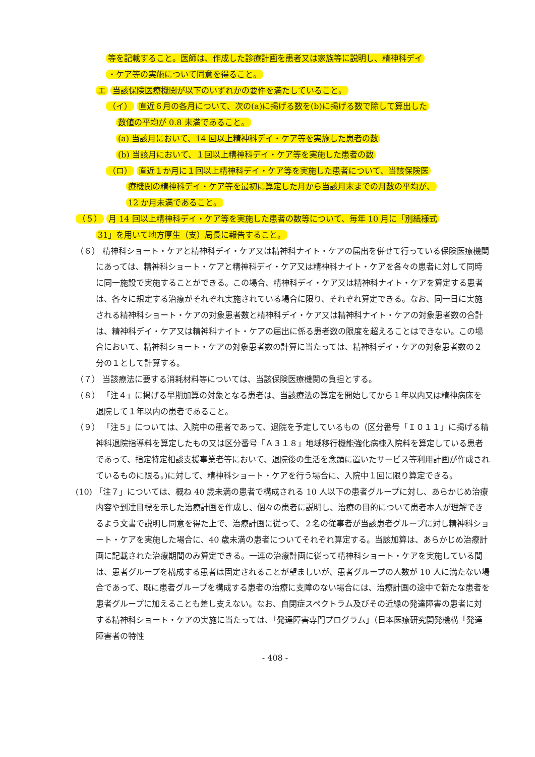等を記載すること。医師は、作成した診療計画を患者又は家族等に説明し、精神科デイ
・ケア等の実施について同意を得ること。
エ 当該保険医療機関が以下のいずれかの要件を満たしていること。
（イ） 直近６月の各月について、次の(a)に掲げる数を(b)に掲げる数で除して算出した
数値の平均が 0.8 未満であること。
(a) 当該月において、14 回以上精神科デイ・ケア等を実施した患者の数
(b) 当該月において、１回以上精神科デイ・ケア等を実施した患者の数
（ロ） 直近１か月に１回以上精神科デイ・ケア等を実施した患者について、当該保険医
療機関の精神科デイ・ケア等を最初に算定した月から当該月末までの月数の平均が、
12 か月未満であること。
（５） 月 14 回以上精神科デイ・ケア等を実施した患者の数等について、毎年 10 月に「別紙様式
31」を用いて地方厚生（支）局長に報告すること。
（６） 精神科ショート・ケアと精神科デイ・ケア又は精神科ナイト・ケアの届出を併せて行っている保険医療機関にあっては、精神科ショート・ケアと精神科デイ・ケア又は精神科ナイト・ケアを各々の患者に対して同時に同一施設で実施することができる。この場合、精神科デイ・ケア又は精神科ナイト・ケアを算定する患者は、各々に規定する治療がそれぞれ実施されている場合に限り、それぞれ算定できる。なお、同一日に実施される精神科ショート・ケアの対象患者数と精神科デイ・ケア又は精神科ナイト・ケアの対象患者数の合計は、精神科デイ・ケア又は精神科ナイト・ケアの届出に係る患者数の限度を超えることはできない。この場合において、精神科ショート・ケアの対象患者数の計算に当たっては、精神科デイ・ケアの対象患者数の２分の１として計算する。
（７） 当該療法に要する消耗材料等については、当該保険医療機関の負担とする。
（８） 「注４」に掲げる早期加算の対象となる患者は、当該療法の算定を開始してから１年以内又は精神病床を退院して１年以内の患者であること。
（９） 「注５」については、入院中の患者であって、退院を予定しているもの（区分番号「Ｉ０１１」に掲げる精神科退院指導料を算定したもの又は区分番号「Ａ３１８」地域移行機能強化病棟入院料を算定している患者であって、指定特定相談支援事業者等において、退院後の生活を念頭に置いたサービス等利用計画が作成されているものに限る。)に対して、精神科ショート・ケアを行う場合に、入院中１回に限り算定できる。
(10) 「注７」については、概ね 40 歳未満の患者で構成される 10 人以下の患者グループに対し、あらかじめ治療内容や到達目標を示した治療計画を作成し、個々の患者に説明し、治療の目的について患者本人が理解できるよう文書で説明し同意を得た上で、治療計画に従って、２名の従事者が当該患者グループに対し精神科ショート・ケアを実施した場合に、40 歳未満の患者についてそれぞれ算定する。当該加算は、あらかじめ治療計画に記載された治療期間のみ算定できる。一連の治療計画に従って精神科ショート・ケアを実施している間は、患者グループを構成する患者は固定されることが望ましいが、患者グループの人数が 10 人に満たない場合であって、既に患者グループを構成する患者の治療に支障のない場合には、治療計画の途中で新たな患者を患者グループに加えることも差し支えない。なお、自閉症スペクトラム及びその近縁の発達障害の患者に対する精神科ショート・ケアの実施に当たっては、「発達障害専門プログラム」（日本医療研究開発機構「発達障害者の特性
- 408 -